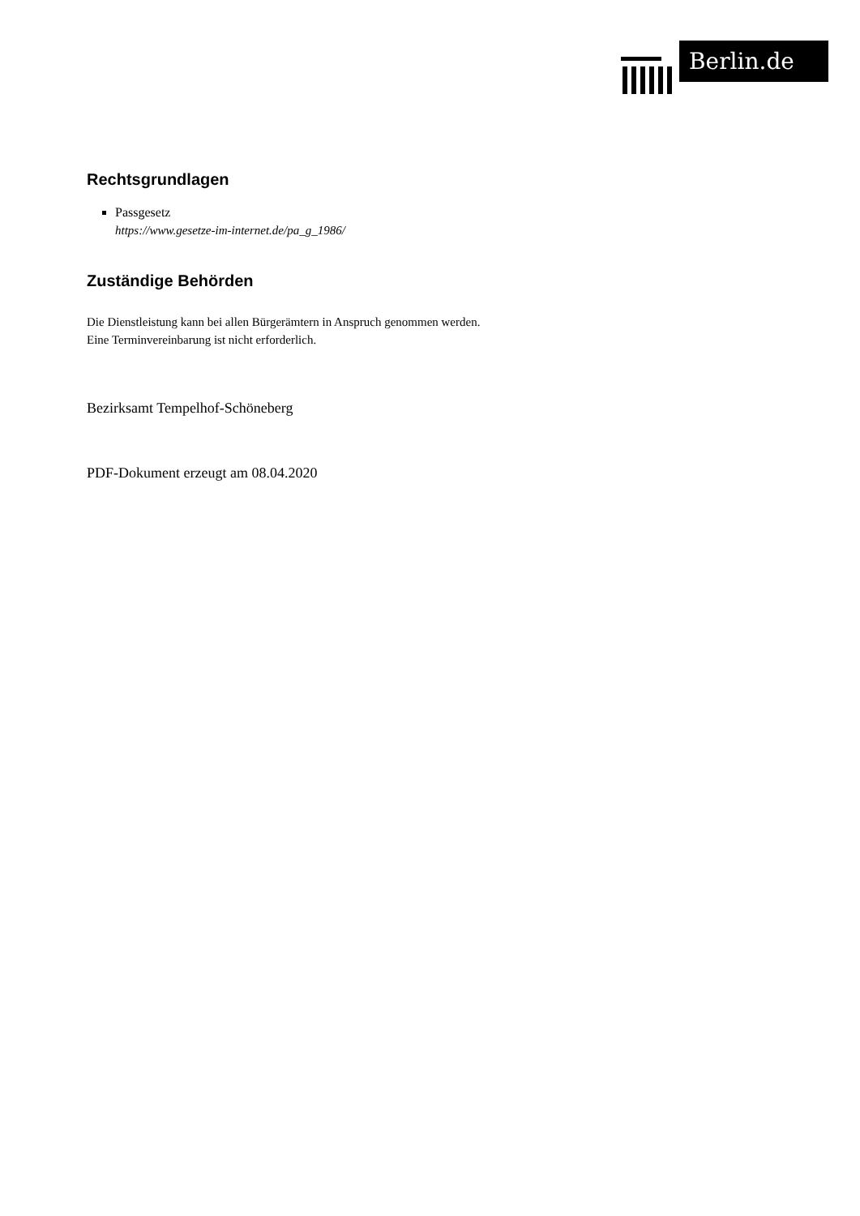Berlin.de
Rechtsgrundlagen
Passgesetz
https://www.gesetze-im-internet.de/pa_g_1986/
Zuständige Behörden
Die Dienstleistung kann bei allen Bürgerämtern in Anspruch genommen werden.
Eine Terminvereinbarung ist nicht erforderlich.
Bezirksamt Tempelhof-Schöneberg
PDF-Dokument erzeugt am 08.04.2020